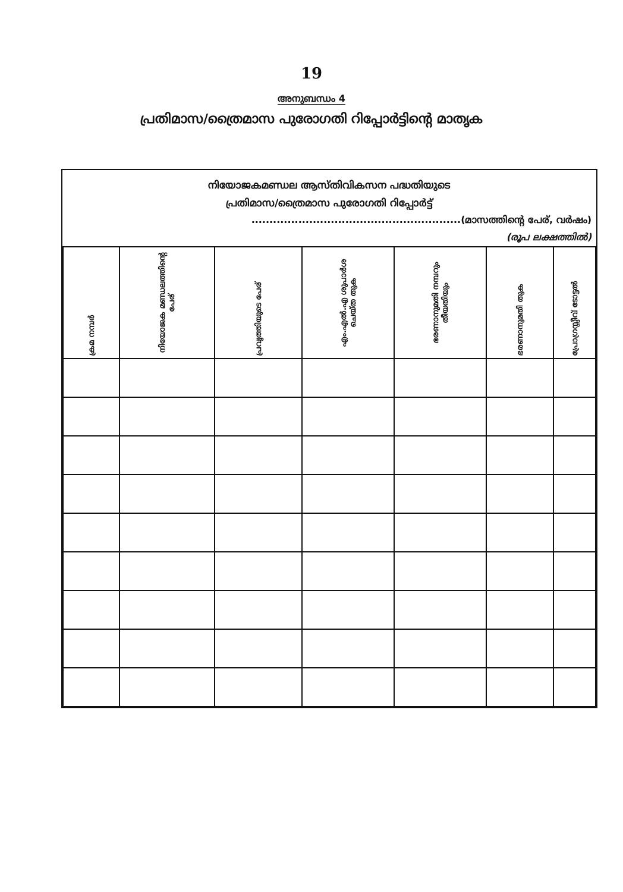19
അനുബന്ധം 4
പ്രതിമാസ/ത്രൈമാസ പുരോഗതി റിപ്പോർട്ടിന്റെ മാതൃക
നിയോജകമണ്ഡല ആസ്തിവികസന പദ്ധതിയുടെ
പ്രതിമാസ/ത്രൈമാസ പുരോഗതി റിപ്പോർട്ട്
..........................................................(മാസത്തിന്റെ പേര്, വർഷം)
(രൂപ ലക്ഷത്തിൽ)
| ക്രമ നമ്പർ | നിയോജക മണ്ഡലത്തിന്റെ പേര് | പ്രവൃത്തിയുടെ പേര് | എം.എൽ.എ ശുപാർശ ചെയ്ത തുക | ഭരണാനുമതി നമ്പറും തീയതിയും | ഭരണാനുമതി തുക | പ്രോഗ്രസ്സീവ് ടോട്ടൽ |
| --- | --- | --- | --- | --- | --- | --- |